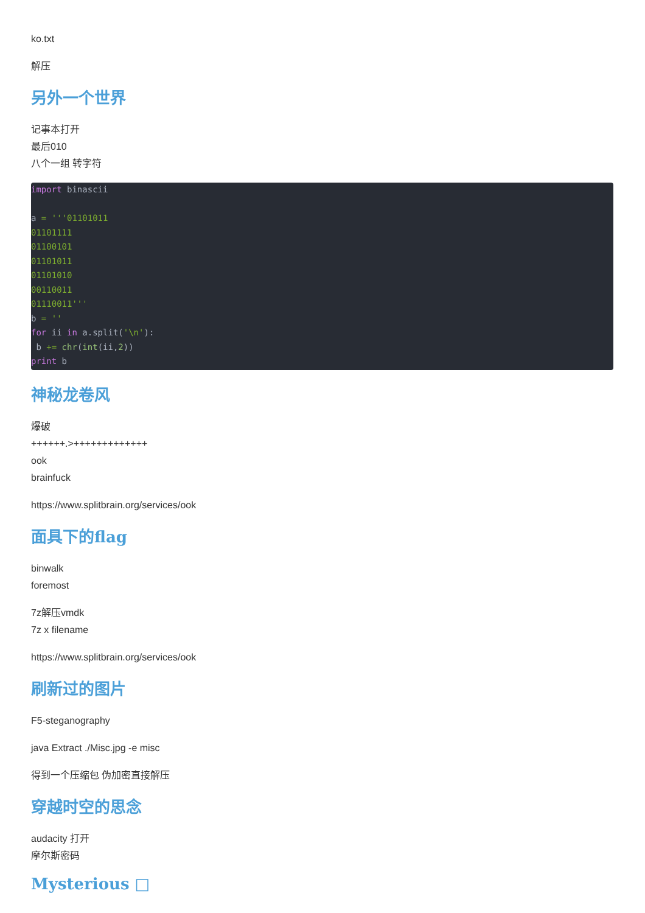ko.txt
解压
另外一个世界
记事本打开
最后010
八个一组 转字符
import binascii

a = '''01101011
01101111
01100101
01101011
01101010
00110011
01110011'''
b = ''
for ii in a.split('\n'):
 b += chr(int(ii,2))
print b
神秘龙卷风
爆破
++++++.>+++++++++++++
ook
brainfuck
https://www.splitbrain.org/services/ook
面具下的flag
binwalk
foremost
7z解压vmdk
7z x filename
https://www.splitbrain.org/services/ook
刷新过的图片
F5-steganography
java Extract ./Misc.jpg -e misc
得到一个压缩包 伪加密直接解压
穿越时空的思念
audacity 打开
摩尔斯密码
Mysterious □